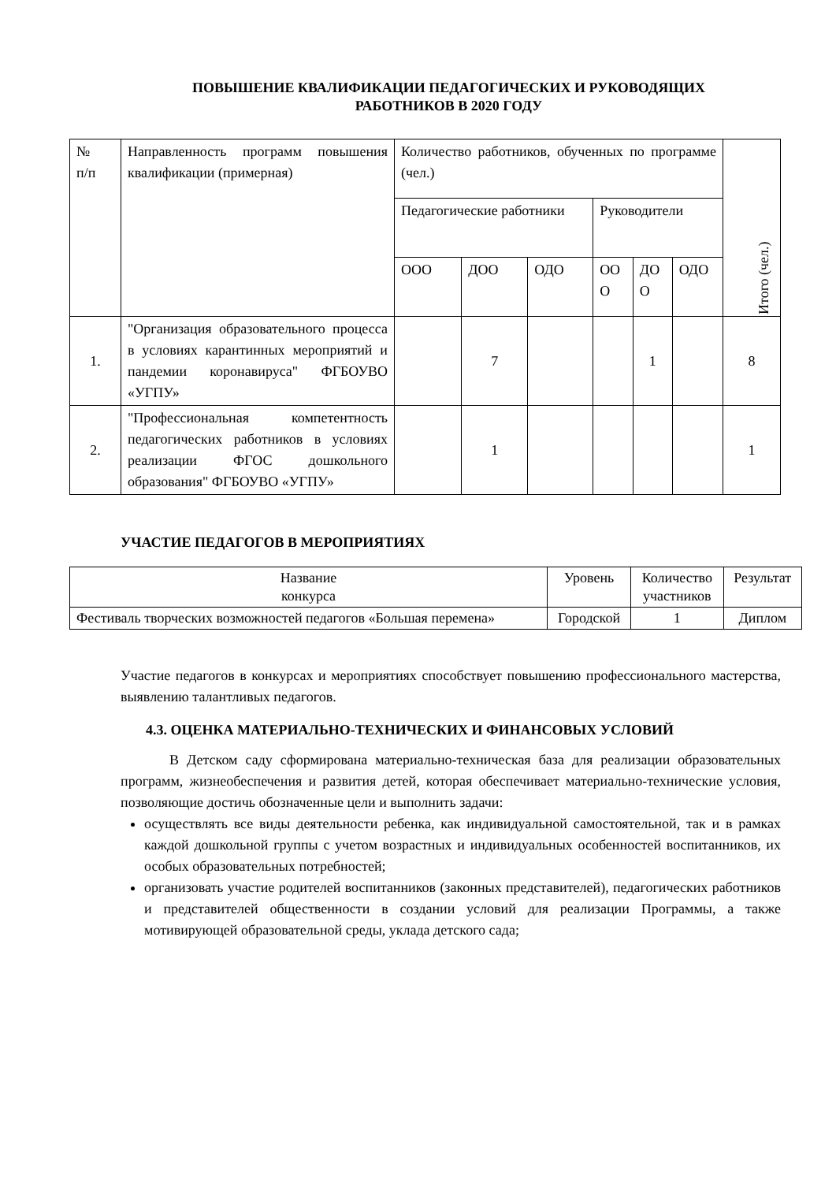ПОВЫШЕНИЕ КВАЛИФИКАЦИИ ПЕДАГОГИЧЕСКИХ И РУКОВОДЯЩИХ
РАБОТНИКОВ В 2020 ГОДУ
| № п/п | Направленность программ повышения квалификации (примерная) | Количество работников, обученных по программе (чел.) | | | | | | Итого (чел.) |
| --- | --- | --- | --- | --- | --- | --- | --- | --- |
| | | Педагогические работники | | | Руководители | | | |
| | | ООО | ДОО | ОДО | ОО О | ДО О | ОДО | |
| 1. | "Организация образовательного процесса в условиях карантинных мероприятий и пандемии коронавируса" ФГБОУВО «УГПУ» | | 7 | | | 1 | | 8 |
| 2. | "Профессиональная компетентность педагогических работников в условиях реализации ФГОС дошкольного образования" ФГБОУВО «УГПУ» | | 1 | | | | | 1 |
УЧАСТИЕ ПЕДАГОГОВ В МЕРОПРИЯТИЯХ
| Название конкурса | Уровень | Количество участников | Результат |
| Фестиваль творческих возможностей педагогов «Большая перемена» | Городской | 1 | Диплом |
Участие педагогов в конкурсах и мероприятиях способствует повышению профессионального мастерства, выявлению талантливых педагогов.
4.3. ОЦЕНКА МАТЕРИАЛЬНО-ТЕХНИЧЕСКИХ И ФИНАНСОВЫХ УСЛОВИЙ
В Детском саду сформирована материально-техническая база для реализации образовательных программ, жизнеобеспечения и развития детей, которая обеспечивает материально-технические условия, позволяющие достичь обозначенные цели и выполнить задачи:
осуществлять все виды деятельности ребенка, как индивидуальной самостоятельной, так и в рамках каждой дошкольной группы с учетом возрастных и индивидуальных особенностей воспитанников, их особых образовательных потребностей;
организовать участие родителей воспитанников (законных представителей), педагогических работников и представителей общественности в создании условий для реализации Программы, а также мотивирующей образовательной среды, уклада детского сада;